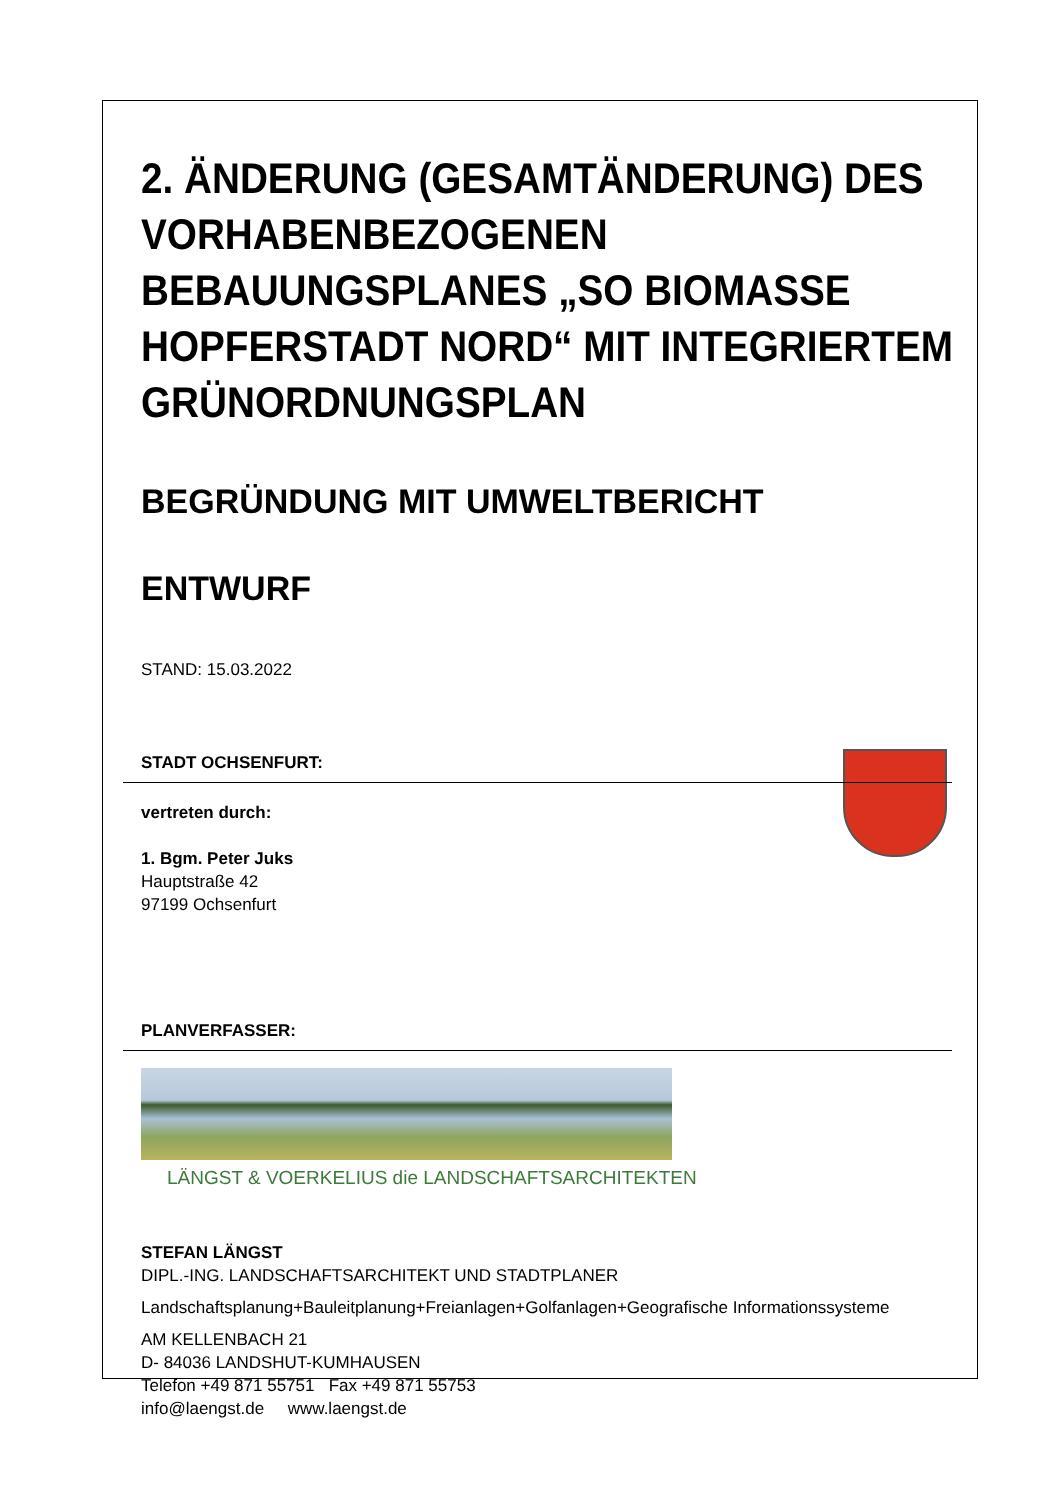2. ÄNDERUNG (GESAMTÄNDERUNG) DES VORHABENBEZOGENEN BEBAUUNGSPLANES „SO BIOMASSE HOPFERSTADT NORD“ MIT INTEGRIERTEM GRÜNORDNUNGSPLAN
BEGRÜNDUNG MIT UMWELTBERICHT
ENTWURF
STAND: 15.03.2022
STADT OCHSENFURT:
vertreten durch:
1. Bgm. Peter Juks
Hauptstraße 42
97199 Ochsenfurt
PLANVERFASSER:
LÄNGST & VOERKELIUS die LANDSCHAFTSARCHITEKTEN
STEFAN LÄNGST
DIPL.-ING. LANDSCHAFTSARCHITEKT UND STADTPLANER
Landschaftsplanung+Bauleitplanung+Freianlagen+Golfanlagen+Geografische Informationssysteme
AM KELLENBACH 21
D- 84036 LANDSHUT-KUMHAUSEN
Telefon +49 871 55751 Fax +49 871 55753
info@laengst.de www.laengst.de